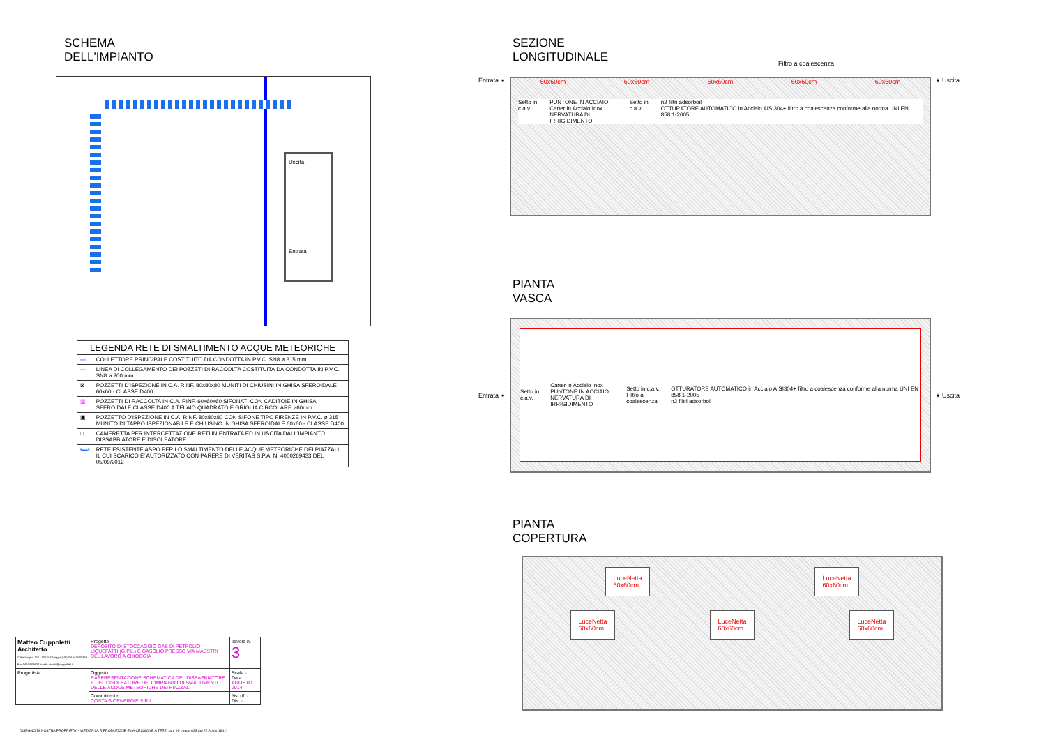SCHEMA
DELL'IMPIANTO
Uscita
Entrata
| LEGENDA RETE DI SMALTIMENTO ACQUE METEORICHE | |
| --- | --- |
| — | COLLETTORE PRINCIPALE COSTITUITO DA CONDOTTA IN P.V.C. SN8 ø 315 mm |
| — | LINEA DI COLLEGAMENTO DEI POZZETI DI RACCOLTA COSTITUITA DA CONDOTTA IN P.V.C. SN8 ø 200 mm |
| ⊠ | POZZETTI D'ISPEZIONE IN C.A. RINF. 80x80x80 MUNITI DI CHIUSINI IN GHISA SFEROIDALE 60x60 - CLASSE D400 |
| ▥ | POZZETTI DI RACCOLTA IN C.A. RINF. 60x60x60 SIFONATI CON CADITOIE IN GHISA SFEROIDALE CLASSE D400 A TELAIO QUADRATO E GRIGLIA CIRCOLARE ø60mm |
| ▣ | POZZETTO D'ISPEZIONE IN C.A. RINF. 80x80x80 CON SIFONE TIPO FIRENZE IN P.V.C. ø 315 MUNITO DI TAPPO ISPEZIONABILE E CHIUSINO IN GHISA SFEROIDALE 60x60 - CLASSE D400 |
| □ | CAMERETTA PER INTERCETTAZIONE RETI IN ENTRATA ED IN USCITA DALL'IMPIANTO DISSABBIATORE E DISOLEATORE |
| ▪▬▪ | RETE ESISTENTE ASPO PER LO SMALTIMENTO DELLE ACQUE METEORICHE DEI PIAZZALI IL CUI SCARICO E' AUTORIZZATO CON PARERE DI VERITAS S.P.A. N. 4000269433 DEL 05/09/2012 |
| Matteo Cuppoletti Architetto Calle Scopici 122 - 30015 Chioggia (VE) Tel 041/405368 Fax 041/5509637 e-mail: studio@cuppoletti.it | Progetto DEPOSITO DI STOCCAGGIO GAS DI PETROLIO LIQUEFATTI (G.P.L.) E GASOLIO PRESSO VIA MAESTRI DEL LAVORO A CHIOGGIA | Tavola n. 3 |
| Progettista | Oggetto RAPPRESENTAZIONE SCHEMATICA DEL DISSABBIATORE E DEL DISOLEATORE DELL'IMPIANTO DI SMALTIMENTO DELLE ACQUE METEORICHE DEI PIAZZALI | Scala - Data AGOSTO 2014 |
| | Committente COSTA BIOENERGIE S.R.L. | Ns. rif. - Dis. - |
DISEGNO DI NOSTRA PROPRIETA' - VIETATA LA RIPRODUZIONE E LA CESSIONE A TERZI (art. 99 Legge 633 del 22 Aprile 1941)
SEZIONE
LONGITUDINALE
Filtro a coalescenza
Entrata ➧
60x60cm 60x60cm 60x60cm 60x60cm 60x60cm
Setto in c.a.v. PUNTONE IN ACCIAIO
Carter in Acciaio Inox
NERVATURA DI IRRIGIDIMENTO Setto in c.a.v. n2 filtri adsorboil
OTTURATORE AUTOMATICO in Acciaio AISI304+ filtro a coalescenza conforme alla norma UNI EN 858:1-2005
➧ Uscita
PIANTA
VASCA
Entrata ➧
Setto in c.a.v. Carter in Acciaio Inox
PUNTONE IN ACCIAIO
NERVATURA DI IRRIGIDIMENTO Setto in c.a.v.
Filtro a coalescenza OTTURATORE AUTOMATICO in Acciaio AISI304+ filtro a coalescenza conforme alla norma UNI EN 858:1-2005
n2 filtri adsorboil
➧ Uscita
PIANTA
COPERTURA
LuceNetta
60x60cm LuceNetta
60x60cm
LuceNetta
60x60cm LuceNetta
60x60cm LuceNetta
60x60cm